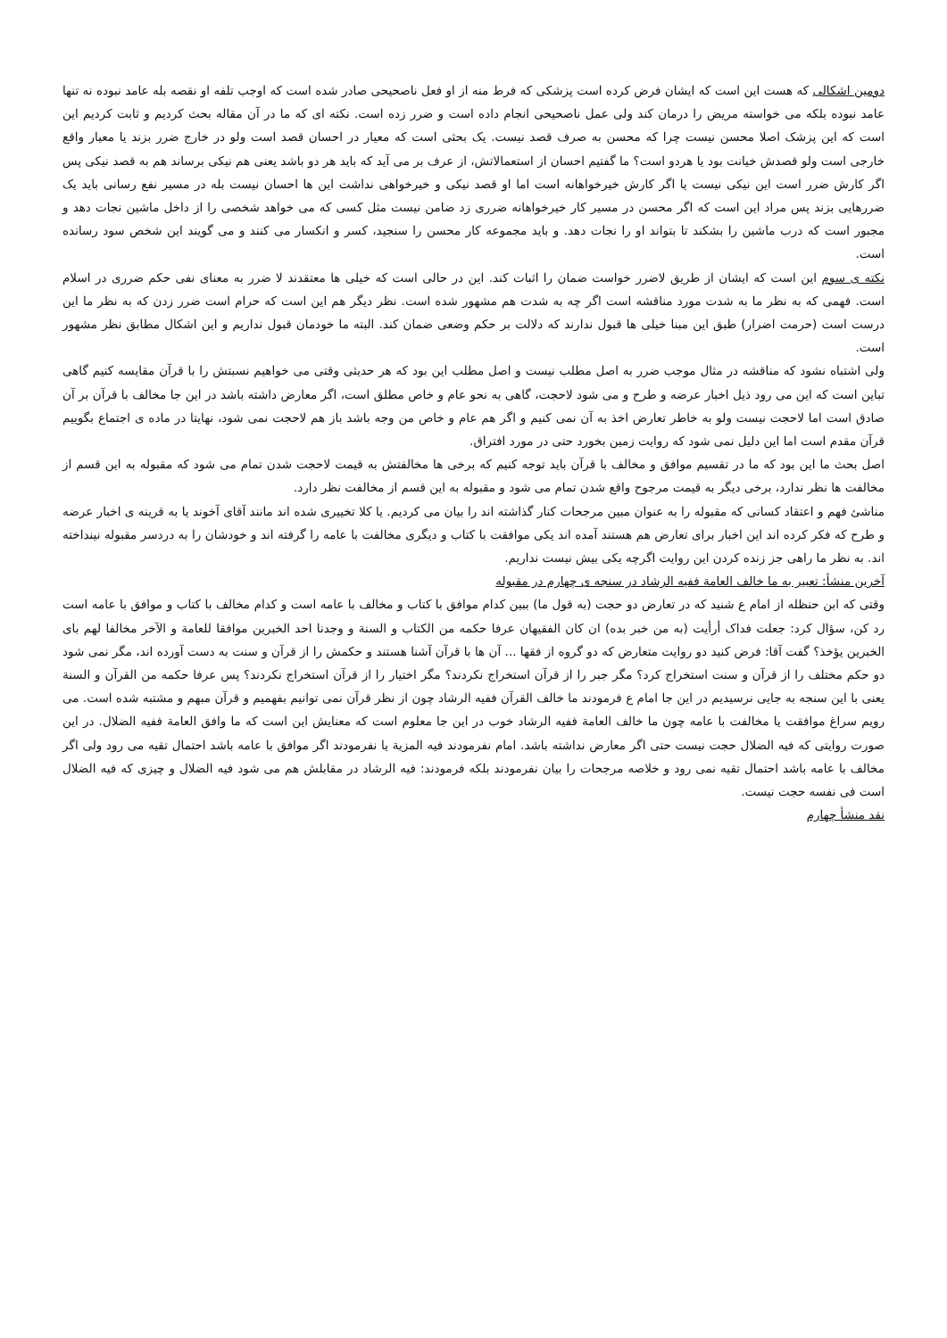دومین اشکالی که هست این است که ایشان فرض کرده است پزشکی که فرط منه از او فعل ناصحیحی صادر شده است که اوجب تلفه او نقصه بله عامد نبوده نه تنها عامد نبوده بلکه می خواسته مریض را درمان کند ولی عمل ناصحیحی انجام داده است و ضرر زده است. نکته ای که ما در آن مقاله بحث کردیم و ثابت کردیم این است که این پزشک اصلا محسن نیست چرا که محسن به صرف قصد نیست. یک بحثی است که معیار در احسان قصد است ولو در خارج ضرر بزند یا معیار واقع خارجی است ولو قصدش خیانت بود یا هردو است؟ ما گفتیم احسان از استعمالاتش، از عرف بر می آید که باید هر دو باشد یعنی هم نیکی برساند هم به قصد نیکی پس اگر کارش ضرر است این نیکی نیست یا اگر کارش خیرخواهانه است اما او قصد نیکی و خیرخواهی نداشت این ها احسان نیست بله در مسیر نفع رسانی باید یک ضررهایی بزند پس مراد این است که اگر محسن در مسیر کار خیرخواهانه ضرری زد ضامن نیست مثل کسی که می خواهد شخصی را از داخل ماشین نجات دهد و مجبور است که درب ماشین را بشکند تا بتواند او را نجات دهد. و باید مجموعه کار محسن را سنجید، کسر و انکسار می کنند و می گویند این شخص سود رسانده است.
نکته ی سوم این است که ایشان از طریق لاضرر خواست ضمان را اثبات کند. این در حالی است که خیلی ها معتقدند لا ضرر به معنای نفی حکم ضرری در اسلام است. فهمی که به نظر ما به شدت مورد مناقشه است اگر چه به شدت هم مشهور شده است. نظر دیگر هم این است که حرام است ضرر زدن که به نظر ما این درست است (حرمت اضرار) طبق این مبنا خیلی ها قبول ندارند که دلالت بر حکم وضعی ضمان کند. البته ما خودمان قبول نداریم و این اشکال مطابق نظر مشهور است.
ولی اشتباه نشود که مناقشه در مثال موجب ضرر به اصل مطلب نیست و اصل مطلب این بود که هر حدیثی وقتی می خواهیم نسبتش را با قرآن مقایسه کنیم گاهی تباین است که این می رود ذیل اخبار عرضه و طرح و می شود لاحجت، گاهی به نحو عام و خاص مطلق است، اگر معارض داشته باشد در این جا مخالف با قرآن بر آن صادق است اما لاحجت نیست ولو به خاطر تعارض اخذ به آن نمی کنیم و اگر هم عام و خاص من وجه باشد باز هم لاحجت نمی شود، نهایتا در ماده ی اجتماع بگوییم قرآن مقدم است اما این دلیل نمی شود که روایت زمین بخورد حتی در مورد افتراق.
اصل بحث ما این بود که ما در تقسیم موافق و مخالف با قرآن باید توجه کنیم که برخی ها مخالفتش به قیمت لاحجت شدن تمام می شود که مقبوله به این قسم از مخالفت ها نظر ندارد، برخی دیگر به قیمت مرجوح واقع شدن تمام می شود و مقبوله به این قسم از مخالفت نظر دارد.
مناشئ فهم و اعتقاد کسانی که مقبوله را به عنوان مبین مرجحات کنار گذاشته اند را بیان می کردیم. یا کلا تخییری شده اند مانند آقای آخوند یا به قرینه ی اخبار عرضه و طرح که فکر کرده اند این اخبار برای تعارض هم هستند آمده اند یکی موافقت با کتاب و دیگری مخالفت با عامه را گرفته اند و خودشان را به دردسر مقبوله نینداخته اند. به نظر ما راهی جز زنده کردن این روایت اگرچه یکی بیش نیست نداریم.
آخرین منشأ: تعبیر به ما خالف العامة ففیه الرشاد در سنجه ی چهارم در مقبوله
وقتی که ابن حنظله از امام ع شنید که در تعارض دو حجت (به قول ما) ببین کدام موافق با کتاب و مخالف با عامه است و کدام مخالف با کتاب و موافق با عامه است رد کن، سؤال کرد: جعلت فداک أرأیت (به من خبر بده) ان کان الفقیهان عرفا حکمه من الکتاب و السنة و وجدنا احد الخبرین موافقا للعامة و الآخر مخالفا لهم بای الخبرین یؤخذ؟ گفت آقا: فرض کنید دو روایت متعارض که دو گروه از فقها ... آن ها با قرآن آشنا هستند و حکمش را از قرآن و سنت به دست آورده اند، مگر نمی شود دو حکم مختلف را از قرآن و سنت استخراج کرد؟ مگر جبر را از قرآن استخراج نکردند؟ مگر اختیار را از قرآن استخراج نکردند؟ پس عرفا حکمه من القرآن و السنة یعنی با این سنجه به جایی نرسیدیم در این جا امام ع فرمودند ما خالف القرآن ففیه الرشاد چون از نظر قرآن نمی توانیم بفهمیم و قرآن مبهم و مشتبه شده است. می رویم سراغ موافقت یا مخالفت با عامه چون ما خالف العامة ففیه الرشاد خوب در این جا معلوم است که معنایش این است که ما وافق العامة ففیه الضلال. در این صورت روایتی که فیه الضلال حجت نیست حتی اگر معارض نداشته باشد. امام نفرمودند فیه المزیة یا نفرمودند اگر موافق با عامه باشد احتمال تقیه می رود ولی اگر مخالف با عامه باشد احتمال تقیه نمی رود و خلاصه مرجحات را بیان نفرمودند بلکه فرمودند: فیه الرشاد در مقابلش هم می شود فیه الضلال و چیزی که فیه الضلال است فی نفسه حجت نیست.
نقد منشأ چهارم